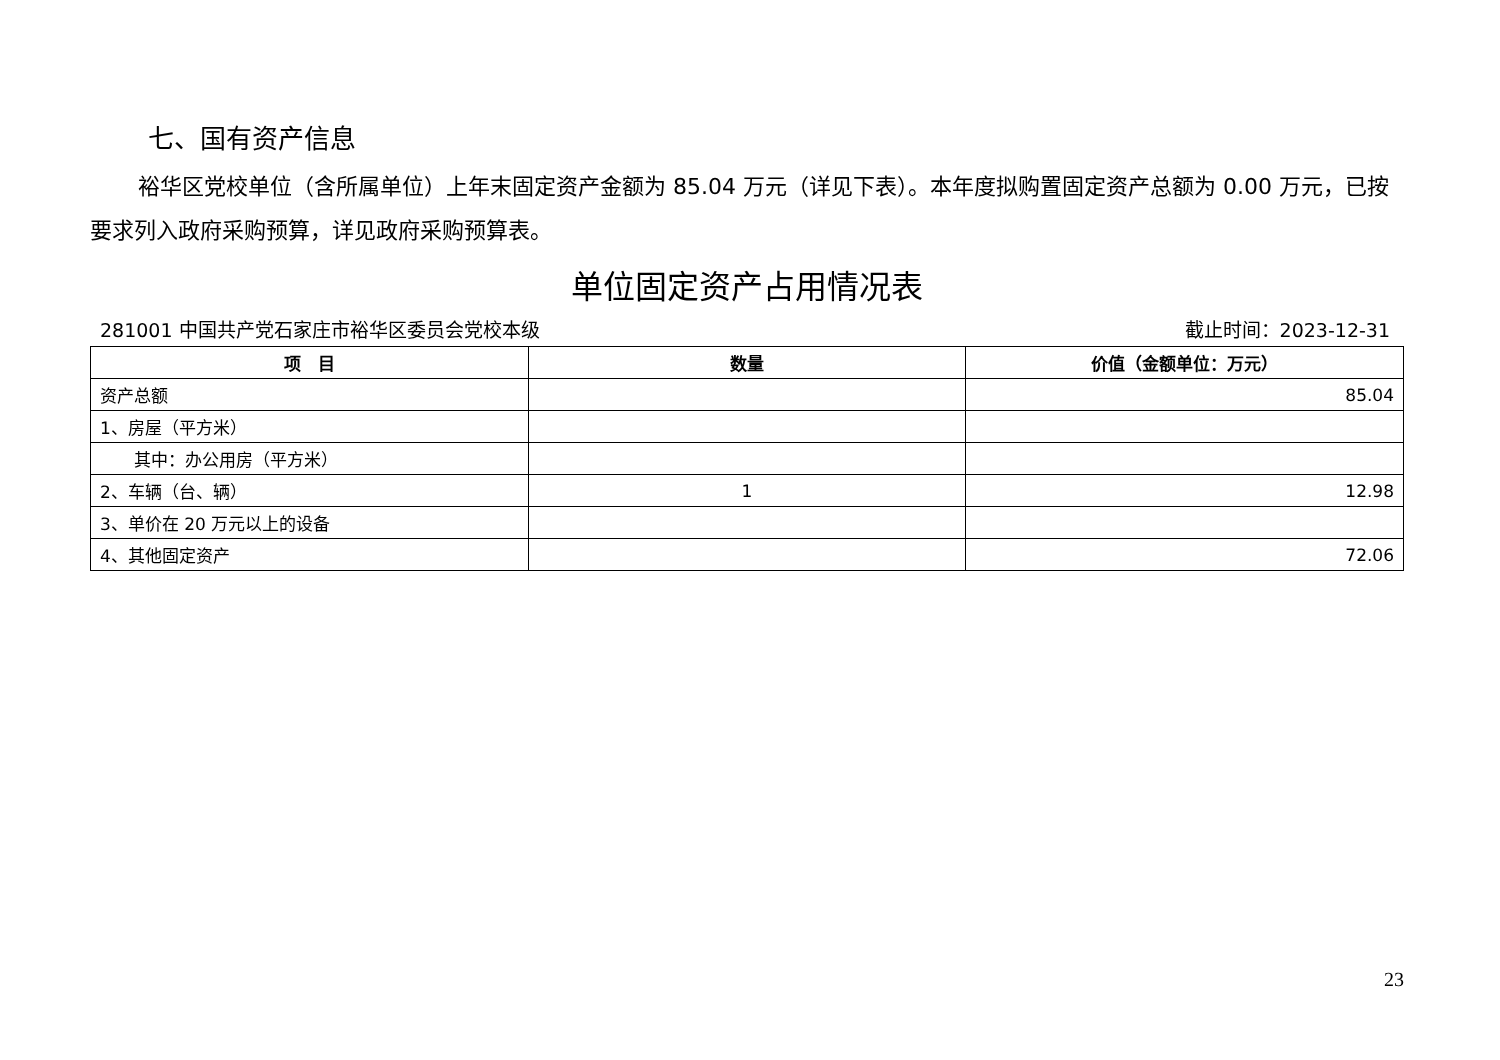七、国有资产信息
裕华区党校单位（含所属单位）上年末固定资产金额为 85.04 万元（详见下表）。本年度拟购置固定资产总额为 0.00 万元，已按要求列入政府采购预算，详见政府采购预算表。
单位固定资产占用情况表
281001 中国共产党石家庄市裕华区委员会党校本级 截止时间：2023-12-31
| 项 目 | 数量 | 价值（金额单位：万元） |
| --- | --- | --- |
| 资产总额 | | 85.04 |
| 1、房屋（平方米） | | |
| 其中：办公用房（平方米） | | |
| 2、车辆（台、辆） | 1 | 12.98 |
| 3、单价在 20 万元以上的设备 | | |
| 4、其他固定资产 | | 72.06 |
23